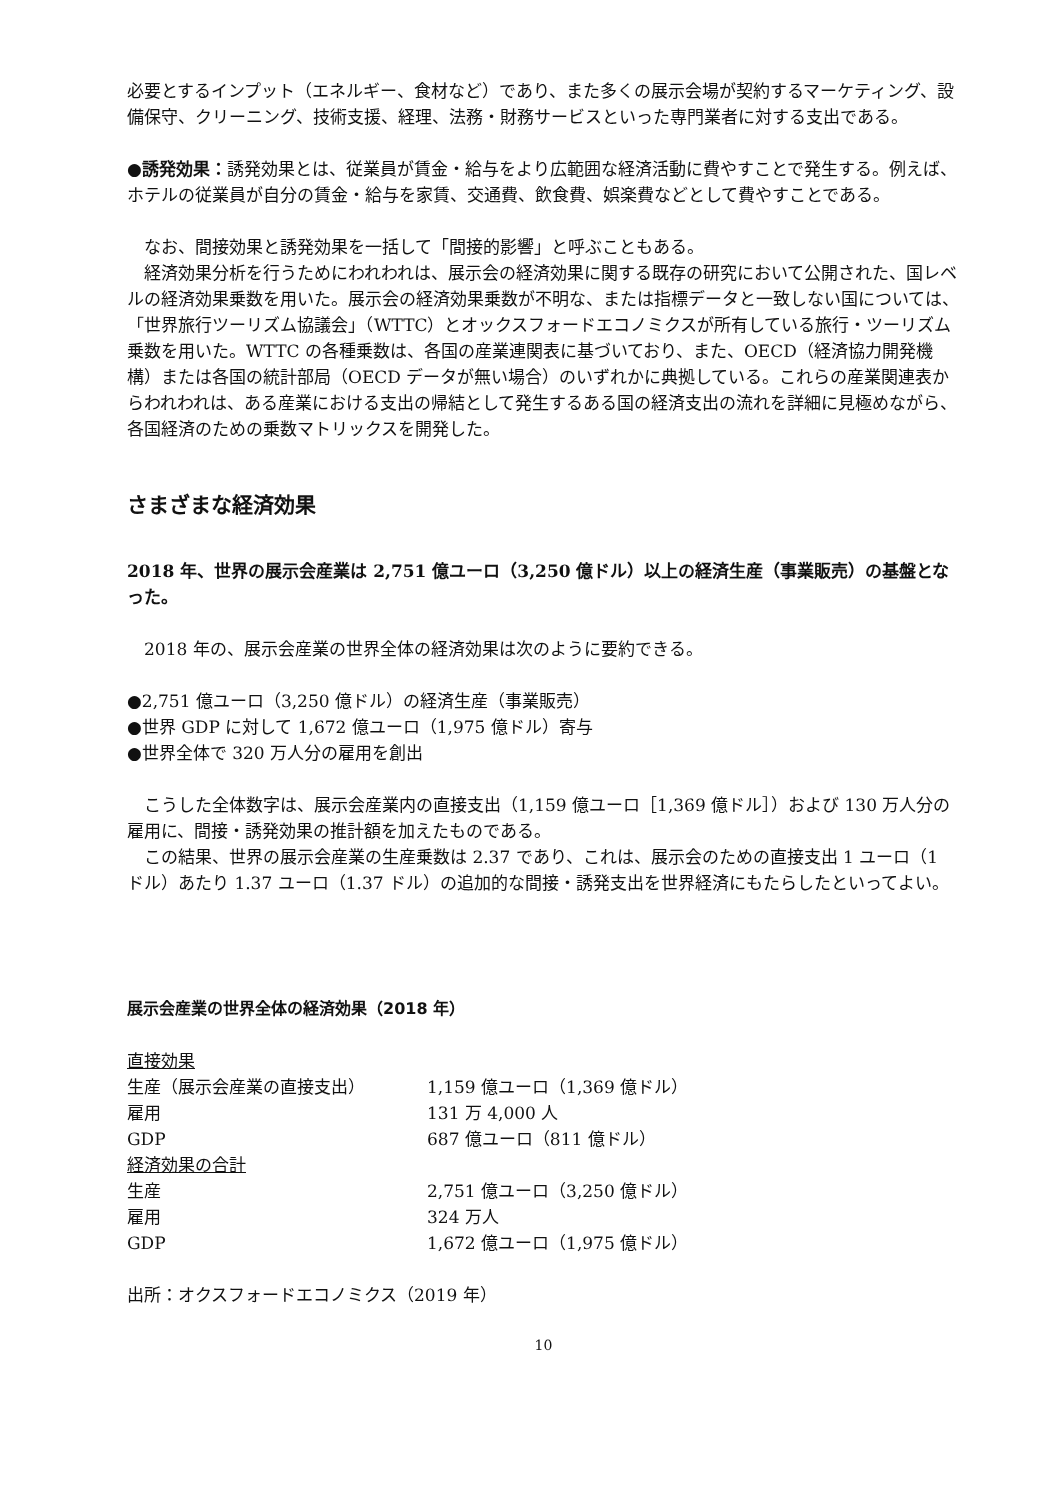必要とするインプット（エネルギー、食材など）であり、また多くの展示会場が契約するマーケティング、設備保守、クリーニング、技術支援、経理、法務・財務サービスといった専門業者に対する支出である。
●誘発効果：誘発効果とは、従業員が賃金・給与をより広範囲な経済活動に費やすことで発生する。例えば、ホテルの従業員が自分の賃金・給与を家賃、交通費、飲食費、娯楽費などとして費やすことである。
　なお、間接効果と誘発効果を一括して「間接的影響」と呼ぶこともある。
　経済効果分析を行うためにわれわれは、展示会の経済効果に関する既存の研究において公開された、国レベルの経済効果乗数を用いた。展示会の経済効果乗数が不明な、または指標データと一致しない国については、「世界旅行ツーリズム協議会」（WTTC）とオックスフォードエコノミクスが所有している旅行・ツーリズム乗数を用いた。WTTC の各種乗数は、各国の産業連関表に基づいており、また、OECD（経済協力開発機構）または各国の統計部局（OECD データが無い場合）のいずれかに典拠している。これらの産業関連表からわれわれは、ある産業における支出の帰結として発生するある国の経済支出の流れを詳細に見極めながら、各国経済のための乗数マトリックスを開発した。
さまざまな経済効果
2018 年、世界の展示会産業は 2,751 億ユーロ（3,250 億ドル）以上の経済生産（事業販売）の基盤となった。
　2018 年の、展示会産業の世界全体の経済効果は次のように要約できる。
●2,751 億ユーロ（3,250 億ドル）の経済生産（事業販売）
●世界 GDP に対して 1,672 億ユーロ（1,975 億ドル）寄与
●世界全体で 320 万人分の雇用を創出
　こうした全体数字は、展示会産業内の直接支出（1,159 億ユーロ［1,369 億ドル］）および 130 万人分の雇用に、間接・誘発効果の推計額を加えたものである。
　この結果、世界の展示会産業の生産乗数は 2.37 であり、これは、展示会のための直接支出 1 ユーロ（1 ドル）あたり 1.37 ユーロ（1.37 ドル）の追加的な間接・誘発支出を世界経済にもたらしたといってよい。
展示会産業の世界全体の経済効果（2018 年）
| 直接効果 | |
| 生産（展示会産業の直接支出） | 1,159 億ユーロ（1,369 億ドル） |
| 雇用 | 131 万 4,000 人 |
| GDP | 687 億ユーロ（811 億ドル） |
| 経済効果の合計 | |
| 生産 | 2,751 億ユーロ（3,250 億ドル） |
| 雇用 | 324 万人 |
| GDP | 1,672 億ユーロ（1,975 億ドル） |
出所：オクスフォードエコノミクス（2019 年）
10